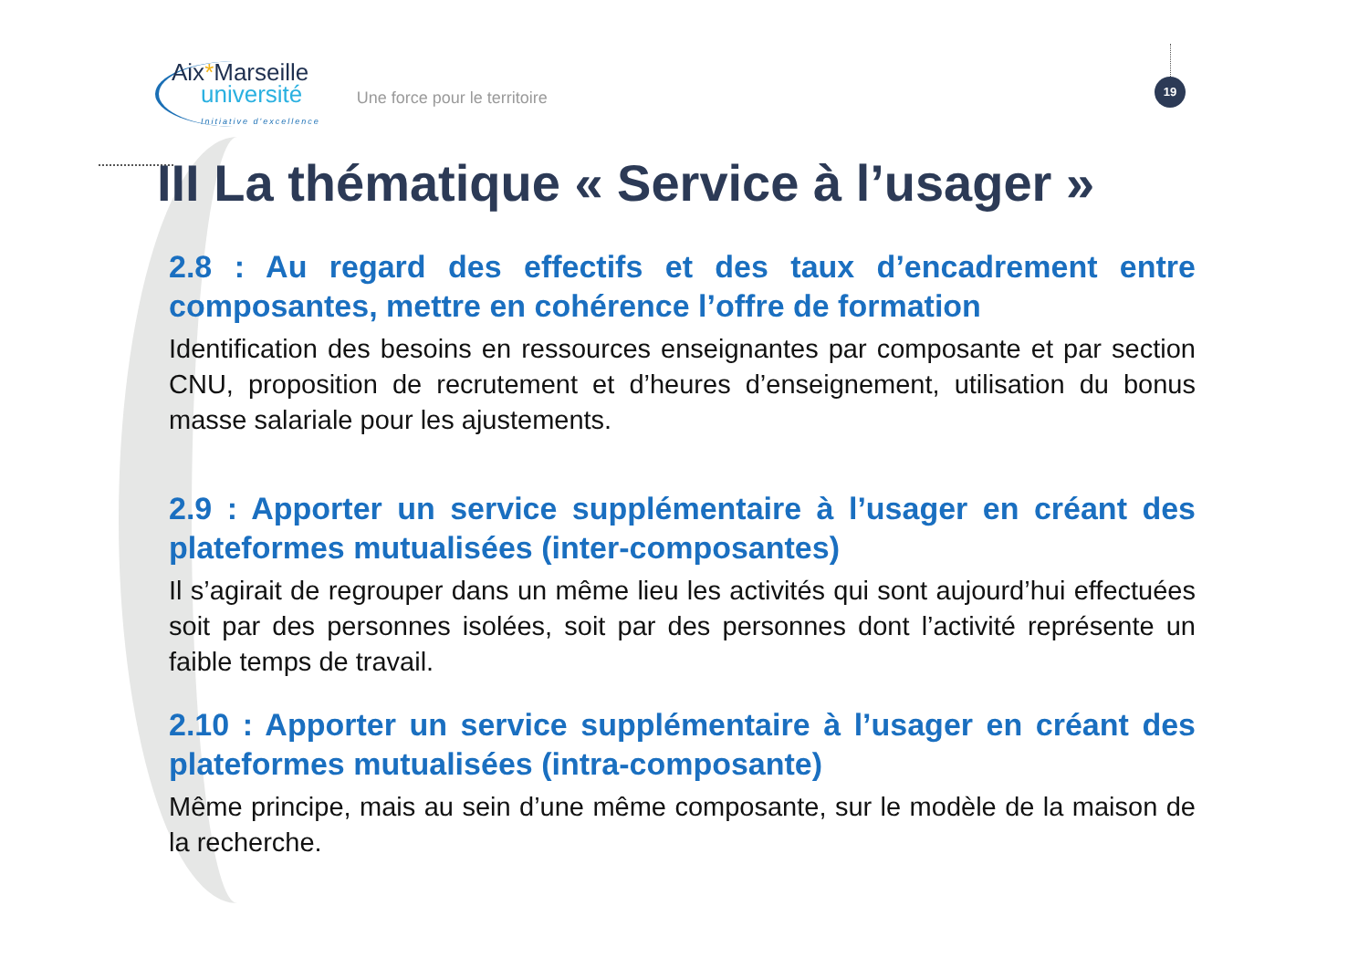19
Aix*Marseille
université
Initiative d'excellence
Une force pour le territoire
III La thématique « Service à l’usager »
2.8 : Au regard des effectifs et des taux d’encadrement entre composantes, mettre en cohérence l’offre de formation
Identification des besoins en ressources enseignantes par composante et par section CNU, proposition de recrutement et d’heures d’enseignement, utilisation du bonus masse salariale pour les ajustements.
2.9 : Apporter un service supplémentaire à l’usager en créant des plateformes mutualisées (inter-composantes)
Il s’agirait de regrouper dans un même lieu les activités qui sont aujourd’hui effectuées soit par des personnes isolées, soit par des personnes dont l’activité représente un faible temps de travail.
2.10 : Apporter un service supplémentaire à l’usager en créant des plateformes mutualisées (intra-composante)
Même principe, mais au sein d’une même composante, sur le modèle de la maison de la recherche.